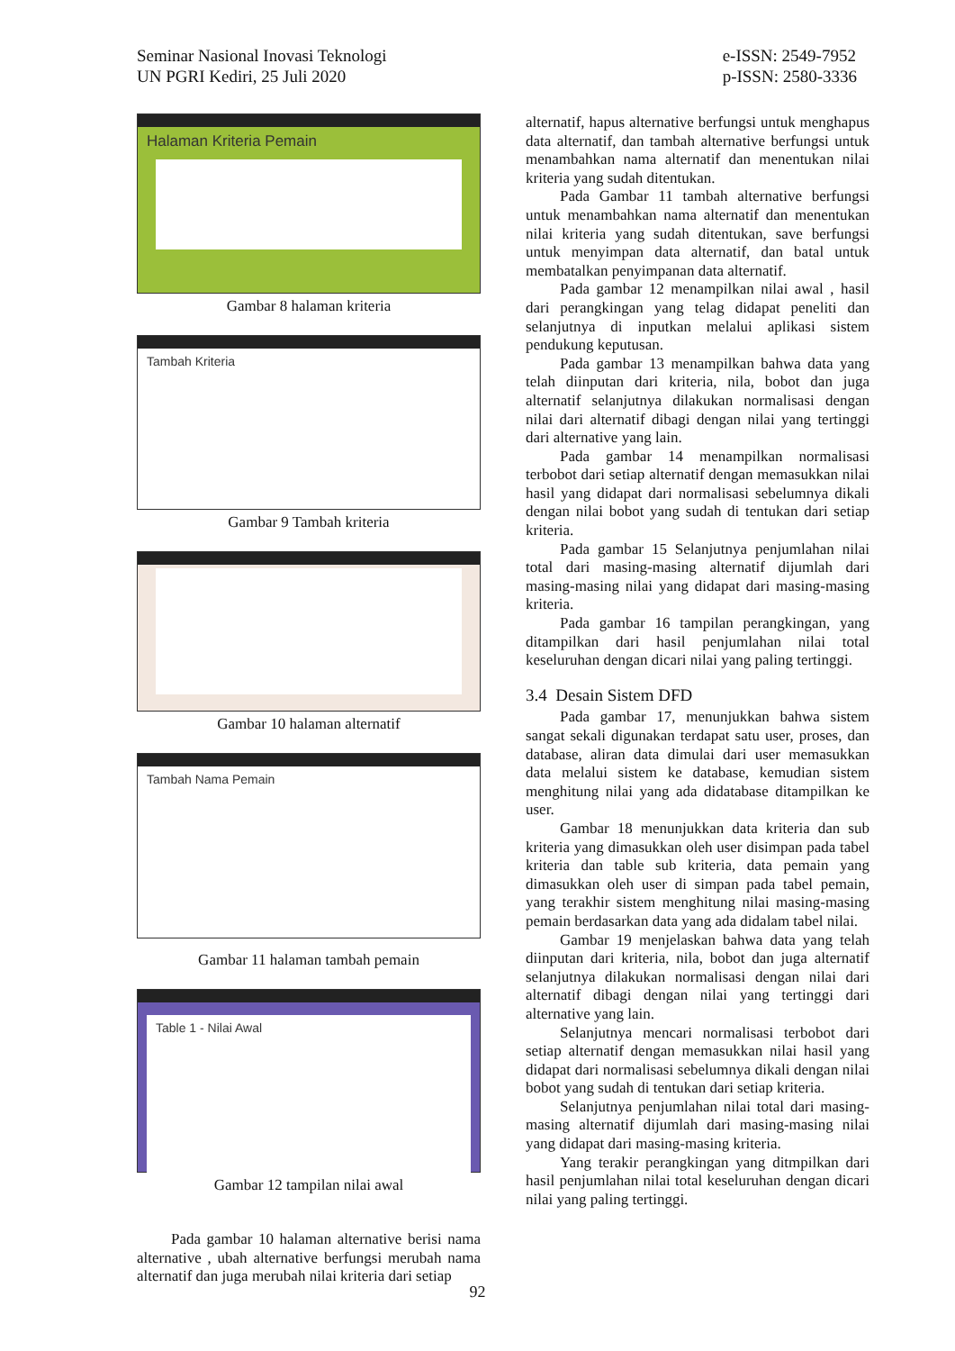Seminar Nasional Inovasi Teknologi
UN PGRI Kediri, 25 Juli 2020
e-ISSN: 2549-7952
p-ISSN: 2580-3336
Halaman Kriteria Pemain
Gambar 8 halaman kriteria
Tambah Kriteria
Gambar 9 Tambah kriteria
Gambar 10 halaman alternatif
Tambah Nama Pemain
Gambar 11 halaman tambah pemain
Table 1 - Nilai Awal
Gambar 12 tampilan nilai awal
Pada gambar 10 halaman alternative berisi nama alternative , ubah alternative berfungsi merubah nama alternatif dan juga merubah nilai kriteria dari setiap
alternatif, hapus alternative berfungsi untuk menghapus data alternatif, dan tambah alternative berfungsi untuk menambahkan nama alternatif dan menentukan nilai kriteria yang sudah ditentukan.
Pada Gambar 11 tambah alternative berfungsi untuk menambahkan nama alternatif dan menentukan nilai kriteria yang sudah ditentukan, save berfungsi untuk menyimpan data alternatif, dan batal untuk membatalkan penyimpanan data alternatif.
Pada gambar 12 menampilkan nilai awal , hasil dari perangkingan yang telag didapat peneliti dan selanjutnya di inputkan melalui aplikasi sistem pendukung keputusan.
Pada gambar 13 menampilkan bahwa data yang telah diinputan dari kriteria, nila, bobot dan juga alternatif selanjutnya dilakukan normalisasi dengan nilai dari alternatif dibagi dengan nilai yang tertinggi dari alternative yang lain.
Pada gambar 14 menampilkan normalisasi terbobot dari setiap alternatif dengan memasukkan nilai hasil yang didapat dari normalisasi sebelumnya dikali dengan nilai bobot yang sudah di tentukan dari setiap kriteria.
Pada gambar 15 Selanjutnya penjumlahan nilai total dari masing-masing alternatif dijumlah dari masing-masing nilai yang didapat dari masing-masing kriteria.
Pada gambar 16 tampilan perangkingan, yang ditampilkan dari hasil penjumlahan nilai total keseluruhan dengan dicari nilai yang paling tertinggi.
3.4 Desain Sistem DFD
Pada gambar 17, menunjukkan bahwa sistem sangat sekali digunakan terdapat satu user, proses, dan database, aliran data dimulai dari user memasukkan data melalui sistem ke database, kemudian sistem menghitung nilai yang ada didatabase ditampilkan ke user.
Gambar 18 menunjukkan data kriteria dan sub kriteria yang dimasukkan oleh user disimpan pada tabel kriteria dan table sub kriteria, data pemain yang dimasukkan oleh user di simpan pada tabel pemain, yang terakhir sistem menghitung nilai masing-masing pemain berdasarkan data yang ada didalam tabel nilai.
Gambar 19 menjelaskan bahwa data yang telah diinputan dari kriteria, nila, bobot dan juga alternatif selanjutnya dilakukan normalisasi dengan nilai dari alternatif dibagi dengan nilai yang tertinggi dari alternative yang lain.
Selanjutnya mencari normalisasi terbobot dari setiap alternatif dengan memasukkan nilai hasil yang didapat dari normalisasi sebelumnya dikali dengan nilai bobot yang sudah di tentukan dari setiap kriteria.
Selanjutnya penjumlahan nilai total dari masing-masing alternatif dijumlah dari masing-masing nilai yang didapat dari masing-masing kriteria.
Yang terakir perangkingan yang ditmpilkan dari hasil penjumlahan nilai total keseluruhan dengan dicari nilai yang paling tertinggi.
92